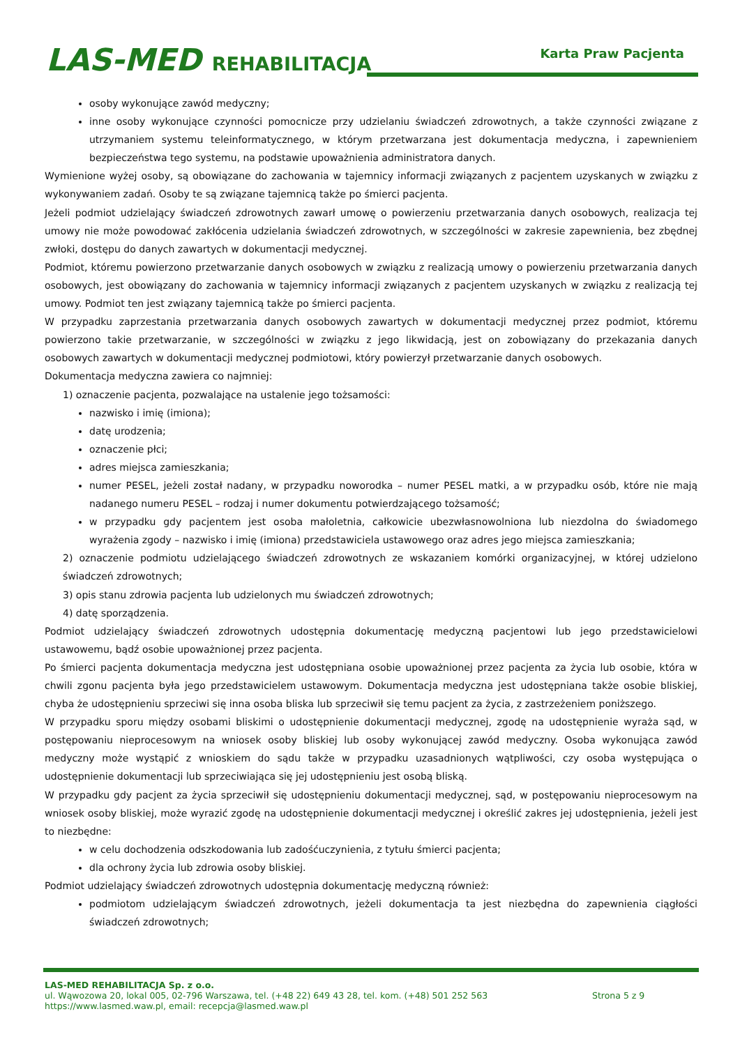LAS-MED REHABILITACJA Karta Praw Pacjenta
osoby wykonujące zawód medyczny;
inne osoby wykonujące czynności pomocnicze przy udzielaniu świadczeń zdrowotnych, a także czynności związane z utrzymaniem systemu teleinformatycznego, w którym przetwarzana jest dokumentacja medyczna, i zapewnieniem bezpieczeństwa tego systemu, na podstawie upoważnienia administratora danych.
Wymienione wyżej osoby, są obowiązane do zachowania w tajemnicy informacji związanych z pacjentem uzyskanych w związku z wykonywaniem zadań. Osoby te są związane tajemnicą także po śmierci pacjenta.
Jeżeli podmiot udzielający świadczeń zdrowotnych zawarł umowę o powierzeniu przetwarzania danych osobowych, realizacja tej umowy nie może powodować zakłócenia udzielania świadczeń zdrowotnych, w szczególności w zakresie zapewnienia, bez zbędnej zwłoki, dostępu do danych zawartych w dokumentacji medycznej.
Podmiot, któremu powierzono przetwarzanie danych osobowych w związku z realizacją umowy o powierzeniu przetwarzania danych osobowych, jest obowiązany do zachowania w tajemnicy informacji związanych z pacjentem uzyskanych w związku z realizacją tej umowy. Podmiot ten jest związany tajemnicą także po śmierci pacjenta.
W przypadku zaprzestania przetwarzania danych osobowych zawartych w dokumentacji medycznej przez podmiot, któremu powierzono takie przetwarzanie, w szczególności w związku z jego likwidacją, jest on zobowiązany do przekazania danych osobowych zawartych w dokumentacji medycznej podmiotowi, który powierzył przetwarzanie danych osobowych.
Dokumentacja medyczna zawiera co najmniej:
1) oznaczenie pacjenta, pozwalające na ustalenie jego tożsamości:
nazwisko i imię (imiona);
datę urodzenia;
oznaczenie płci;
adres miejsca zamieszkania;
numer PESEL, jeżeli został nadany, w przypadku noworodka – numer PESEL matki, a w przypadku osób, które nie mają nadanego numeru PESEL – rodzaj i numer dokumentu potwierdzającego tożsamość;
w przypadku gdy pacjentem jest osoba małoletnia, całkowicie ubezwłasnowolniona lub niezdolna do świadomego wyrażenia zgody – nazwisko i imię (imiona) przedstawiciela ustawowego oraz adres jego miejsca zamieszkania;
2) oznaczenie podmiotu udzielającego świadczeń zdrowotnych ze wskazaniem komórki organizacyjnej, w której udzielono świadczeń zdrowotnych;
3) opis stanu zdrowia pacjenta lub udzielonych mu świadczeń zdrowotnych;
4) datę sporządzenia.
Podmiot udzielający świadczeń zdrowotnych udostępnia dokumentację medyczną pacjentowi lub jego przedstawicielowi ustawowemu, bądź osobie upoważnionej przez pacjenta.
Po śmierci pacjenta dokumentacja medyczna jest udostępniana osobie upoważnionej przez pacjenta za życia lub osobie, która w chwili zgonu pacjenta była jego przedstawicielem ustawowym. Dokumentacja medyczna jest udostępniana także osobie bliskiej, chyba że udostępnieniu sprzeciwi się inna osoba bliska lub sprzeciwił się temu pacjent za życia, z zastrzeżeniem poniższego.
W przypadku sporu między osobami bliskimi o udostępnienie dokumentacji medycznej, zgodę na udostępnienie wyraża sąd, w postępowaniu nieprocesowym na wniosek osoby bliskiej lub osoby wykonującej zawód medyczny. Osoba wykonująca zawód medyczny może wystąpić z wnioskiem do sądu także w przypadku uzasadnionych wątpliwości, czy osoba występująca o udostępnienie dokumentacji lub sprzeciwiająca się jej udostępnieniu jest osobą bliską.
W przypadku gdy pacjent za życia sprzeciwił się udostępnieniu dokumentacji medycznej, sąd, w postępowaniu nieprocesowym na wniosek osoby bliskiej, może wyrazić zgodę na udostępnienie dokumentacji medycznej i określić zakres jej udostępnienia, jeżeli jest to niezbędne:
w celu dochodzenia odszkodowania lub zadośćuczynienia, z tytułu śmierci pacjenta;
dla ochrony życia lub zdrowia osoby bliskiej.
Podmiot udzielający świadczeń zdrowotnych udostępnia dokumentację medyczną również:
podmiotom udzielającym świadczeń zdrowotnych, jeżeli dokumentacja ta jest niezbędna do zapewnienia ciągłości świadczeń zdrowotnych;
LAS-MED REHABILITACJA Sp. z o.o.
ul. Wąwozowa 20, lokal 005, 02-796 Warszawa, tel. (+48 22) 649 43 28, tel. kom. (+48) 501 252 563
Strona 5 z 9
https://www.lasmed.waw.pl, email: recepcja@lasmed.waw.pl